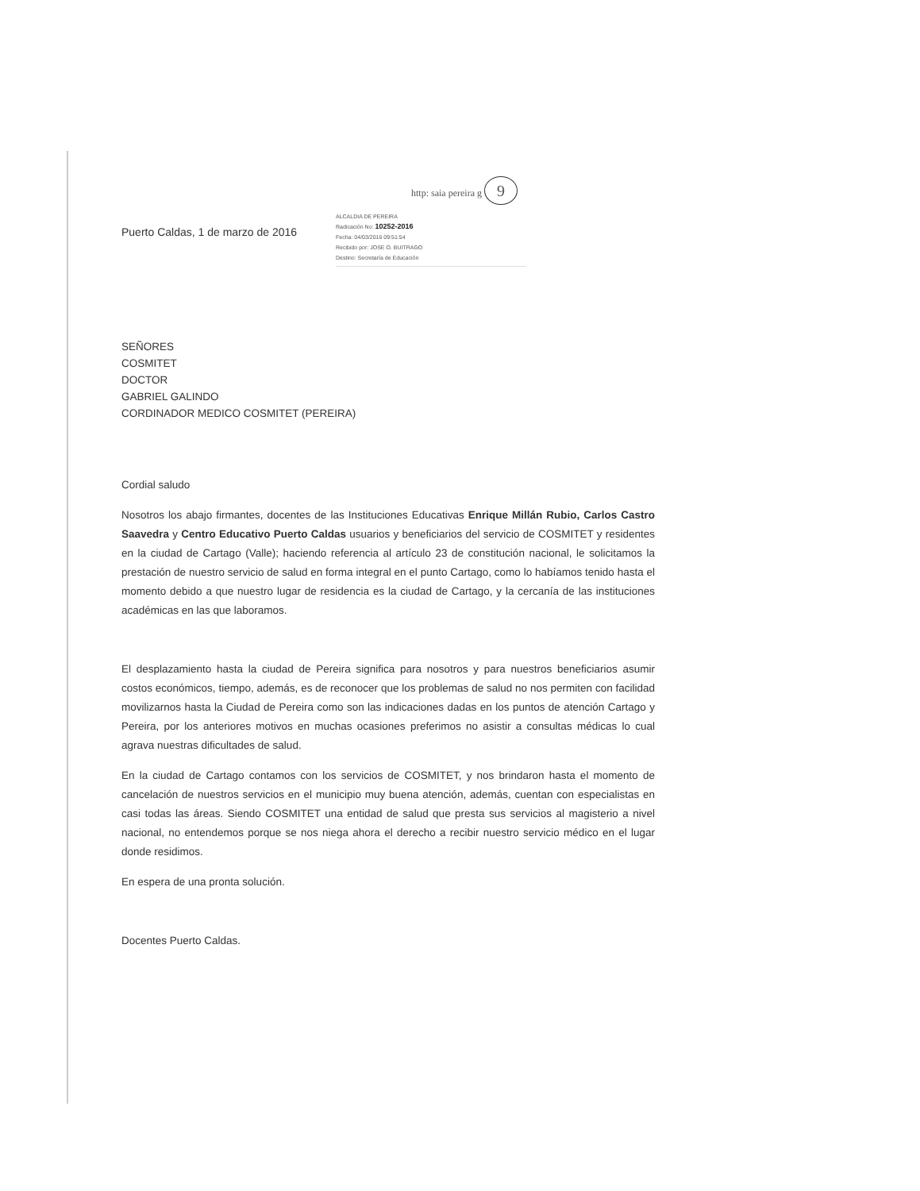http: saia pereira g 9
Puerto Caldas, 1 de marzo de 2016
ALCALDIA DE PEREIRA
Radicación No: 10252-2016
Fecha: 04/03/2016 09:51:54
Recibido por: JOSE O. BUITRAGO
Destino: Secretaría de Educación
SEÑORES
COSMITET
DOCTOR
GABRIEL GALINDO
CORDINADOR MEDICO COSMITET (PEREIRA)
Cordial saludo
Nosotros los abajo firmantes, docentes de las Instituciones Educativas Enrique Millán Rubio, Carlos Castro Saavedra y Centro Educativo Puerto Caldas usuarios y beneficiarios del servicio de COSMITET y residentes en la ciudad de Cartago (Valle); haciendo referencia al artículo 23 de constitución nacional, le solicitamos la prestación de nuestro servicio de salud en forma integral en el punto Cartago, como lo habíamos tenido hasta el momento debido a que nuestro lugar de residencia es la ciudad de Cartago, y la cercanía de las instituciones académicas en las que laboramos.
El desplazamiento hasta la ciudad de Pereira significa para nosotros y para nuestros beneficiarios asumir costos económicos, tiempo, además, es de reconocer que los problemas de salud no nos permiten con facilidad movilizarnos hasta la Ciudad de Pereira como son las indicaciones dadas en los puntos de atención Cartago y Pereira, por los anteriores motivos en muchas ocasiones preferimos no asistir a consultas médicas lo cual agrava nuestras dificultades de salud.
En la ciudad de Cartago contamos con los servicios de COSMITET, y nos brindaron hasta el momento de cancelación de nuestros servicios en el municipio muy buena atención, además, cuentan con especialistas en casi todas las áreas. Siendo COSMITET una entidad de salud que presta sus servicios al magisterio a nivel nacional, no entendemos porque se nos niega ahora el derecho a recibir nuestro servicio médico en el lugar donde residimos.
En espera de una pronta solución.
Docentes Puerto Caldas.